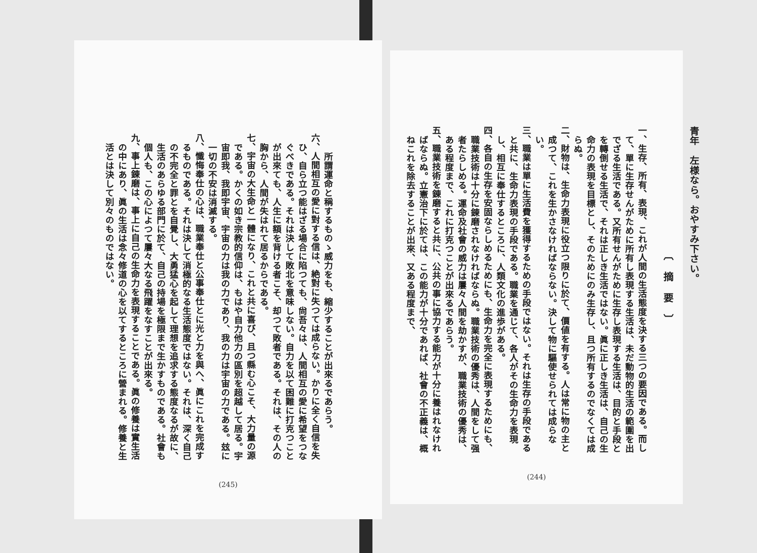青年　左様なら。おやすみ下さい。
〔摘要〕
一、生存、所有、表現、これが人間の生活態度を決する三つの要因である。而して、單に生存せんがために所有し表現する生活は、未だ動物的生活の範圍を出でざる生活である。又所有せんがために生存し表現する生活は、目的と手段とを轉倒せる生活で、それは正しき生活ではない。眞に正しき生活は、自己の生命力の表現を目標とし、そのためにのみ生存し、且つ所有するのでなくては成らぬ。
二、財物は、生命力表現に役立つ限りに於て、價値を有する。人は常に物の主と成つて、これを生かさなければならない。決して物に驅使せられては成らない。
三、職業は單に生活費を獲得するための手段ではない。それは生存の手段であると共に、生命力表現の手段である。職業を通じて、各人がその生命力を表現し、相互に奉仕するところに、人類文化の進歩がある。
四、各自の生存を安固ならしめるためにも、生命力を完全に表現するためにも、職業技術は十分に錬磨されなければならぬ。職業技術の優秀は、人間をして强者たらしめる。運命及社會の威力は屢々人間を劫かすが、職業技術の優秀は、ある程度まで、これに打克つことが出來るであらう。
五、職業技術を錬磨すると共に、公共の事に協力する能力が十分に養はれなければならぬ。立憲治下に於ては、この能力が十分であれば、社會の不正義は、概ねこれを除去することが出來、又ある程度まで、
(244)
　所謂運命と稱するものゝ威力をも、縮少することが出來るであらう。
六、人間相互の愛に對する信は、絶對に失つては成らない。かりに全く自信を失ひ、自ら立つ能はざる場合に陷つても、尙吾々は、人間相互の愛に希望をつなぐべきである。それは決して敗北を意味しない。自力を以て困難に打克つことが出來ても、人生に額を背ける者こそ、却つて敗者である。それは、その人の胸から、人間が失はれて居るからである。
七、宇宙の大生命と一體になり、これと共に喜び、且つ縣む心こそ、大力量の源である。かくの如き宗教的信仰は、もはや自力他力の區別を超越して居る。宇宙即我、我即宇宙、宇宙の力は我の力であり、我の力は宇宙の力である。玆に一切の不安は消滅する。
八、懺悔奉仕の心は、職業奉仕と公事奉仕とに光と力を與へ、眞にこれを完成するものである。それは決して消極的なる生活態度ではない。それは、深く自己の不完全と罪とを自覺し、大勇猛心を起して理想を追求する態度なるが故に、生活のあらゆる部門に於て、自己の持場を極限まで生かすものである。社會も個人も、この心によつて屢々大なる飛躍をなすことが出來る。
九、事上錬磨は、事上に自己の生命力を表現することである。眞の修養は實生活の中にあり、眞の生活は念々修道の心を以てするところに營まれる。修養と生活とは決して別々のものではない。
(245)